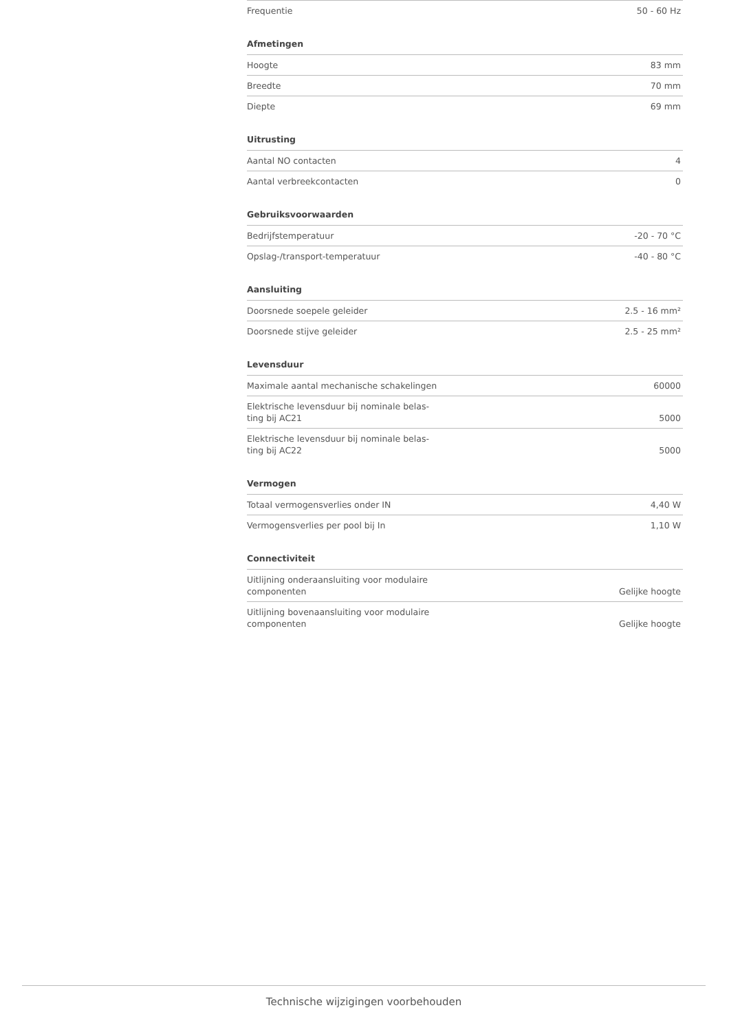| Frequentie | 50 - 60 Hz |
Afmetingen
| Hoogte | 83 mm |
| Breedte | 70 mm |
| Diepte | 69 mm |
Uitrusting
| Aantal NO contacten | 4 |
| Aantal verbreekcontacten | 0 |
Gebruiksvoorwaarden
| Bedrijfstemperatuur | -20 - 70 °C |
| Opslag-/transport-temperatuur | -40 - 80 °C |
Aansluiting
| Doorsnede soepele geleider | 2.5 - 16 mm² |
| Doorsnede stijve geleider | 2.5 - 25 mm² |
Levensduur
| Maximale aantal mechanische schakelingen | 60000 |
| Elektrische levensduur bij nominale belas- ting bij AC21 | 5000 |
| Elektrische levensduur bij nominale belas- ting bij AC22 | 5000 |
Vermogen
| Totaal vermogensverlies onder IN | 4,40 W |
| Vermogensverlies per pool bij In | 1,10 W |
Connectiviteit
| Uitlijning onderaansluiting voor modulaire componenten | Gelijke hoogte |
| Uitlijning bovenaansluiting voor modulaire componenten | Gelijke hoogte |
Technische wijzigingen voorbehouden